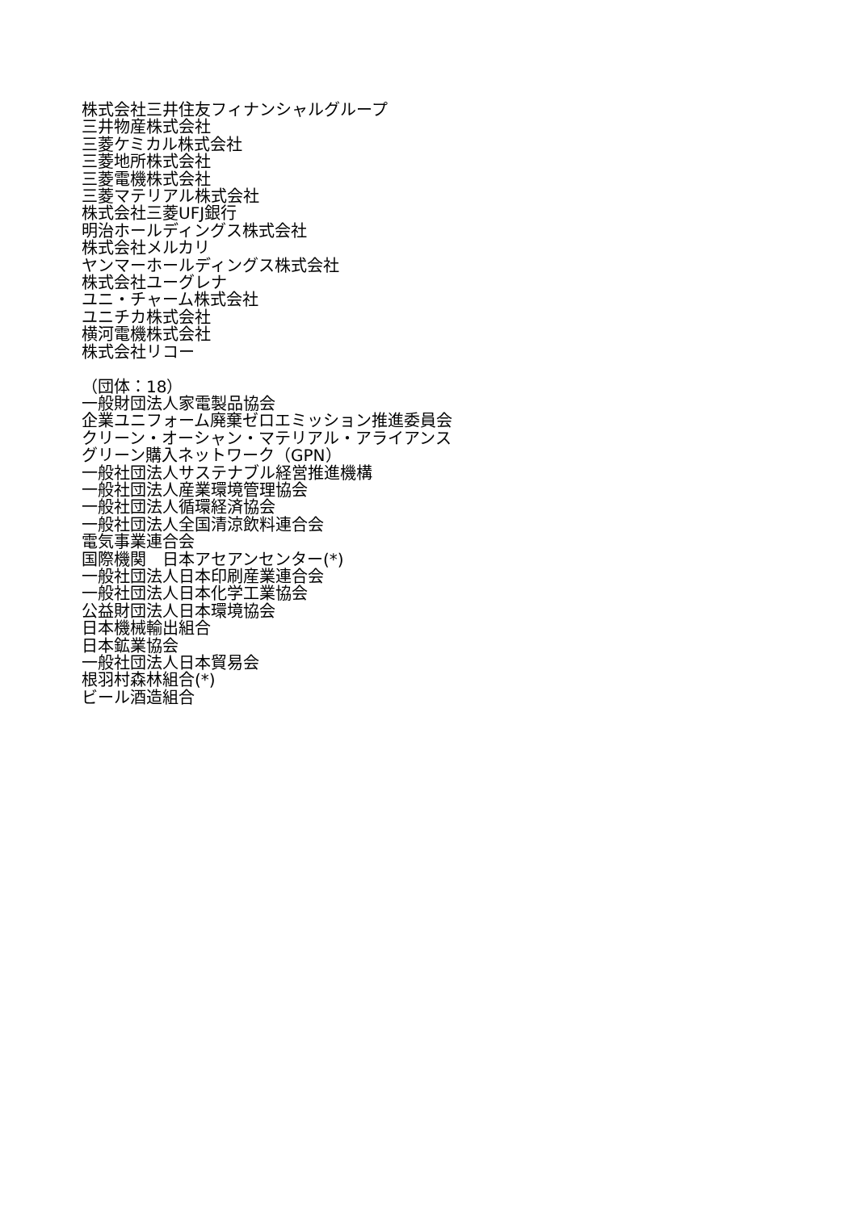株式会社三井住友フィナンシャルグループ
三井物産株式会社
三菱ケミカル株式会社
三菱地所株式会社
三菱電機株式会社
三菱マテリアル株式会社
株式会社三菱UFJ銀行
明治ホールディングス株式会社
株式会社メルカリ
ヤンマーホールディングス株式会社
株式会社ユーグレナ
ユニ・チャーム株式会社
ユニチカ株式会社
横河電機株式会社
株式会社リコー
（団体：18）
一般財団法人家電製品協会
企業ユニフォーム廃棄ゼロエミッション推進委員会
クリーン・オーシャン・マテリアル・アライアンス
グリーン購入ネットワーク（GPN）
一般社団法人サステナブル経営推進機構
一般社団法人産業環境管理協会
一般社団法人循環経済協会
一般社団法人全国清涼飲料連合会
電気事業連合会
国際機関　日本アセアンセンター(*)
一般社団法人日本印刷産業連合会
一般社団法人日本化学工業協会
公益財団法人日本環境協会
日本機械輸出組合
日本鉱業協会
一般社団法人日本貿易会
根羽村森林組合(*)
ビール酒造組合